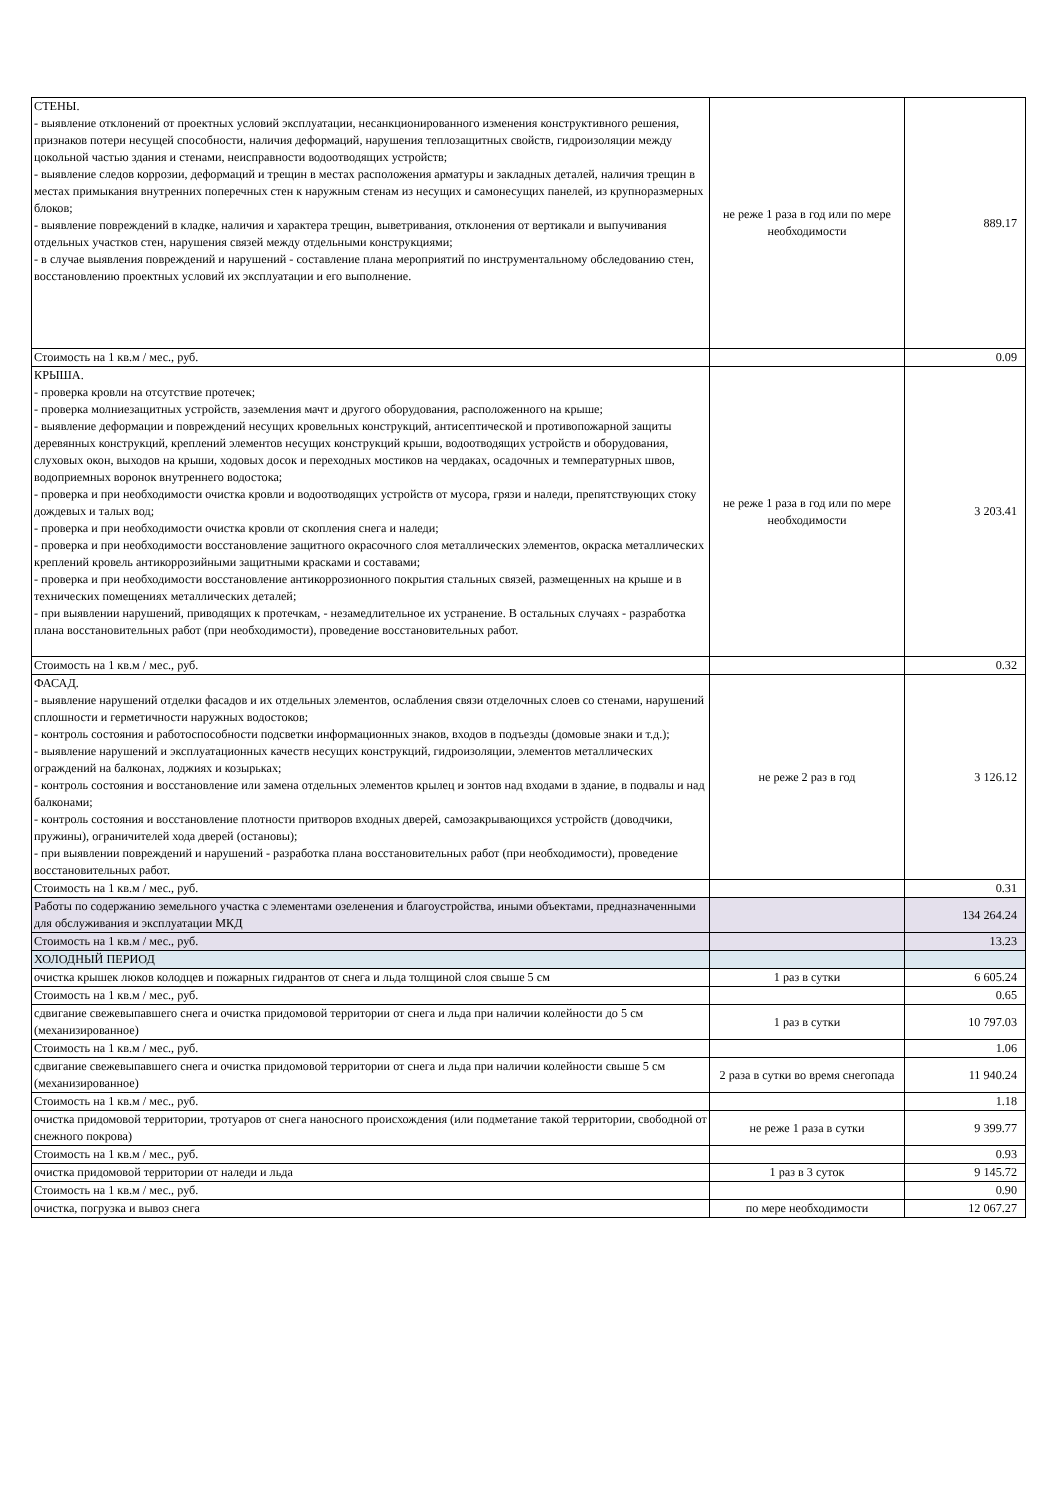| СТЕНЫ. - выявление отклонений от проектных условий эксплуатации, несанкционированного изменения конструктивного решения, признаков потери несущей способности, наличия деформаций, нарушения теплозащитных свойств, гидроизоляции между цокольной частью здания и стенами, неисправности водоотводящих устройств; - выявление следов коррозии, деформаций и трещин в местах расположения арматуры и закладных деталей, наличия трещин в местах примыкания внутренних поперечных стен к наружным стенам из несущих и самонесущих панелей, из крупноразмерных блоков; - выявление повреждений в кладке, наличия и характера трещин, выветривания, отклонения от вертикали и выпучивания отдельных участков стен, нарушения связей между отдельными конструкциями; - в случае выявления повреждений и нарушений - составление плана мероприятий по инструментальному обследованию стен, восстановлению проектных условий их эксплуатации и его выполнение. | не реже 1 раза в год или по мере необходимости | 889.17 |
| Стоимость на 1 кв.м / мес., руб. | | 0.09 |
| КРЫША. - проверка кровли на отсутствие протечек; - проверка молниезащитных устройств, заземления мачт и другого оборудования, расположенного на крыше; - выявление деформации и повреждений несущих кровельных конструкций, антисептической и противопожарной защиты деревянных конструкций, креплений элементов несущих конструкций крыши, водоотводящих устройств и оборудования, слуховых окон, выходов на крыши, ходовых досок и переходных мостиков на чердаках, осадочных и температурных швов, водоприемных воронок внутреннего водостока; - проверка и при необходимости очистка кровли и водоотводящих устройств от мусора, грязи и наледи, препятствующих стоку дождевых и талых вод; - проверка и при необходимости очистка кровли от скопления снега и наледи; - проверка и при необходимости восстановление защитного окрасочного слоя металлических элементов, окраска металлических креплений кровель антикоррозийными защитными красками и составами; - проверка и при необходимости восстановление антикоррозионного покрытия стальных связей, размещенных на крыше и в технических помещениях металлических деталей; - при выявлении нарушений, приводящих к протечкам, - незамедлительное их устранение. В остальных случаях - разработка плана восстановительных работ (при необходимости), проведение восстановительных работ. | не реже 1 раза в год или по мере необходимости | 3 203.41 |
| Стоимость на 1 кв.м / мес., руб. | | 0.32 |
| ФАСАД. - выявление нарушений отделки фасадов и их отдельных элементов, ослабления связи отделочных слоев со стенами, нарушений сплошности и герметичности наружных водостоков; - контроль состояния и работоспособности подсветки информационных знаков, входов в подъезды (домовые знаки и т.д.); - выявление нарушений и эксплуатационных качеств несущих конструкций, гидроизоляции, элементов металлических ограждений на балконах, лоджиях и козырьках; - контроль состояния и восстановление или замена отдельных элементов крылец и зонтов над входами в здание, в подвалы и над балконами; - контроль состояния и восстановление плотности притворов входных дверей, самозакрывающихся устройств (доводчики, пружины), ограничителей хода дверей (остановы); - при выявлении повреждений и нарушений - разработка плана восстановительных работ (при необходимости), проведение восстановительных работ. | не реже 2 раз в год | 3 126.12 |
| Стоимость на 1 кв.м / мес., руб. | | 0.31 |
| Работы по содержанию земельного участка с элементами озеленения и благоустройства, иными объектами, предназначенными для обслуживания и эксплуатации МКД | | 134 264.24 |
| Стоимость на 1 кв.м / мес., руб. | | 13.23 |
| ХОЛОДНЫЙ ПЕРИОД | | |
| очистка крышек люков колодцев и пожарных гидрантов от снега и льда толщиной слоя свыше 5 см | 1 раз в сутки | 6 605.24 |
| Стоимость на 1 кв.м / мес., руб. | | 0.65 |
| сдвигание свежевыпавшего снега и очистка придомовой территории от снега и льда при наличии колейности до 5 см (механизированное) | 1 раз в сутки | 10 797.03 |
| Стоимость на 1 кв.м / мес., руб. | | 1.06 |
| сдвигание свежевыпавшего снега и очистка придомовой территории от снега и льда при наличии колейности свыше 5 см (механизированное) | 2 раза в сутки во время снегопада | 11 940.24 |
| Стоимость на 1 кв.м / мес., руб. | | 1.18 |
| очистка придомовой территории, тротуаров от снега наносного происхождения (или подметание такой территории, свободной от снежного покрова) | не реже 1 раза в сутки | 9 399.77 |
| Стоимость на 1 кв.м / мес., руб. | | 0.93 |
| очистка придомовой территории от наледи и льда | 1 раз в 3 суток | 9 145.72 |
| Стоимость на 1 кв.м / мес., руб. | | 0.90 |
| очистка, погрузка и вывоз снега | по мере необходимости | 12 067.27 |